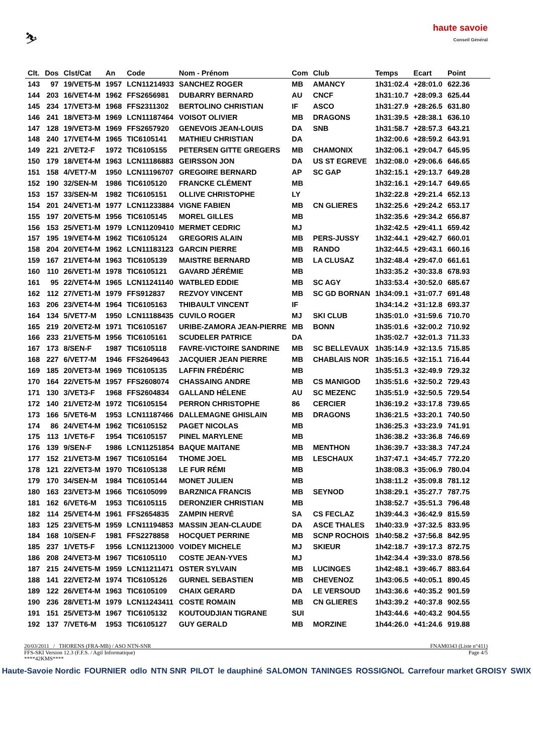⛷
haute savoie
Conseil Général
| Clt. | Dos | Clst/Cat | An | Code | Nom - Prénom | Com | Club | Temps | Ecart | Point |
| --- | --- | --- | --- | --- | --- | --- | --- | --- | --- | --- |
| 143 | 97 | 19/VET5-M | 1957 | LCN11214933 | SANCHEZ ROGER | MB | AMANCY | 1h31:02.4 | +28:01.0 | 622.36 |
| 144 | 203 | 16/VET4-M | 1962 | FFS2656981 | DUBARRY BERNARD | AU | CNCF | 1h31:10.7 | +28:09.3 | 625.44 |
| 145 | 234 | 17/VET3-M | 1968 | FFS2311302 | BERTOLINO CHRISTIAN | IF | ASCO | 1h31:27.9 | +28:26.5 | 631.80 |
| 146 | 241 | 18/VET3-M | 1969 | LCN11187464 | VOISOT OLIVIER | MB | DRAGONS | 1h31:39.5 | +28:38.1 | 636.10 |
| 147 | 128 | 19/VET3-M | 1969 | FFS2657920 | GENEVOIS JEAN-LOUIS | DA | SNB | 1h31:58.7 | +28:57.3 | 643.21 |
| 148 | 240 | 17/VET4-M | 1965 | TIC6105141 | MATHIEU CHRISTIAN | DA | | 1h32:00.6 | +28:59.2 | 643.91 |
| 149 | 221 | 2/VET2-F | 1972 | TIC6105155 | PETERSEN GITTE GREGERS | MB | CHAMONIX | 1h32:06.1 | +29:04.7 | 645.95 |
| 150 | 179 | 18/VET4-M | 1963 | LCN11186883 | GEIRSSON JON | DA | US ST EGREVE | 1h32:08.0 | +29:06.6 | 646.65 |
| 151 | 158 | 4/VET7-M | 1950 | LCN11196707 | GREGOIRE BERNARD | AP | SC GAP | 1h32:15.1 | +29:13.7 | 649.28 |
| 152 | 190 | 32/SEN-M | 1986 | TIC6105120 | FRANCKE CLÉMENT | MB | | 1h32:16.1 | +29:14.7 | 649.65 |
| 153 | 157 | 33/SEN-M | 1982 | TIC6105151 | OLLIVE CHRISTOPHE | LY | | 1h32:22.8 | +29:21.4 | 652.13 |
| 154 | 201 | 24/VET1-M | 1977 | LCN11233884 | VIGNE FABIEN | MB | CN GLIERES | 1h32:25.6 | +29:24.2 | 653.17 |
| 155 | 197 | 20/VET5-M | 1956 | TIC6105145 | MOREL GILLES | MB | | 1h32:35.6 | +29:34.2 | 656.87 |
| 156 | 153 | 25/VET1-M | 1979 | LCN11209410 | MERMET CEDRIC | MJ | | 1h32:42.5 | +29:41.1 | 659.42 |
| 157 | 195 | 19/VET4-M | 1962 | TIC6105124 | GREGORIS ALAIN | MB | PERS-JUSSY | 1h32:44.1 | +29:42.7 | 660.01 |
| 158 | 204 | 20/VET4-M | 1962 | LCN11183123 | GARCIN PIERRE | MB | RANDO | 1h32:44.5 | +29:43.1 | 660.16 |
| 159 | 167 | 21/VET4-M | 1963 | TIC6105139 | MAISTRE BERNARD | MB | LA CLUSAZ | 1h32:48.4 | +29:47.0 | 661.61 |
| 160 | 110 | 26/VET1-M | 1978 | TIC6105121 | GAVARD JÉRÉMIE | MB | | 1h33:35.2 | +30:33.8 | 678.93 |
| 161 | 95 | 22/VET4-M | 1965 | LCN11241140 | WATBLED EDDIE | MB | SC AGY | 1h33:53.4 | +30:52.0 | 685.67 |
| 162 | 112 | 27/VET1-M | 1979 | FFS912837 | REZVOY VINCENT | MB | SC GD BORNAN | 1h34:09.1 | +31:07.7 | 691.48 |
| 163 | 206 | 23/VET4-M | 1964 | TIC6105163 | THIBAULT VINCENT | IF | | 1h34:14.2 | +31:12.8 | 693.37 |
| 164 | 134 | 5/VET7-M | 1950 | LCN11188435 | CUVILO ROGER | MJ | SKI CLUB | 1h35:01.0 | +31:59.6 | 710.70 |
| 165 | 219 | 20/VET2-M | 1971 | TIC6105167 | URIBE-ZAMORA JEAN-PIERRE | MB | BONN | 1h35:01.6 | +32:00.2 | 710.92 |
| 166 | 233 | 21/VET5-M | 1956 | TIC6105161 | SCUDELER PATRICE | DA | | 1h35:02.7 | +32:01.3 | 711.33 |
| 167 | 173 | 8/SEN-F | 1987 | TIC6105118 | FAVRE-VICTOIRE SANDRINE | MB | SC BELLEVAUX | 1h35:14.9 | +32:13.5 | 715.85 |
| 168 | 227 | 6/VET7-M | 1946 | FFS2649643 | JACQUIER JEAN PIERRE | MB | CHABLAIS NOR | 1h35:16.5 | +32:15.1 | 716.44 |
| 169 | 185 | 20/VET3-M | 1969 | TIC6105135 | LAFFIN FRÉDÉRIC | MB | | 1h35:51.3 | +32:49.9 | 729.32 |
| 170 | 164 | 22/VET5-M | 1957 | FFS2608074 | CHASSAING ANDRE | MB | CS MANIGOD | 1h35:51.6 | +32:50.2 | 729.43 |
| 171 | 130 | 3/VET3-F | 1968 | FFS2604834 | GALLAND HÉLENE | AU | SC MEZENC | 1h35:51.9 | +32:50.5 | 729.54 |
| 172 | 140 | 21/VET2-M | 1972 | TIC6105154 | PERRON CHRISTOPHE | 86 | CERCIER | 1h36:19.2 | +33:17.8 | 739.65 |
| 173 | 166 | 5/VET6-M | 1953 | LCN11187466 | DALLEMAGNE GHISLAIN | MB | DRAGONS | 1h36:21.5 | +33:20.1 | 740.50 |
| 174 | 86 | 24/VET4-M | 1962 | TIC6105152 | PAGET NICOLAS | MB | | 1h36:25.3 | +33:23.9 | 741.91 |
| 175 | 113 | 1/VET6-F | 1954 | TIC6105157 | PINEL MARYLENE | MB | | 1h36:38.2 | +33:36.8 | 746.69 |
| 176 | 139 | 9/SEN-F | 1986 | LCN11251854 | BAQUE MAITANE | MB | MENTHON | 1h36:39.7 | +33:38.3 | 747.24 |
| 177 | 152 | 21/VET3-M | 1967 | TIC6105164 | THOME JOEL | MB | LESCHAUX | 1h37:47.1 | +34:45.7 | 772.20 |
| 178 | 121 | 22/VET3-M | 1970 | TIC6105138 | LE FUR RÉMI | MB | | 1h38:08.3 | +35:06.9 | 780.04 |
| 179 | 170 | 34/SEN-M | 1984 | TIC6105144 | MONET JULIEN | MB | | 1h38:11.2 | +35:09.8 | 781.12 |
| 180 | 163 | 23/VET3-M | 1966 | TIC6105099 | BARZNICA FRANCIS | MB | SEYNOD | 1h38:29.1 | +35:27.7 | 787.75 |
| 181 | 162 | 6/VET6-M | 1953 | TIC6105115 | DERONZIER CHRISTIAN | MB | | 1h38:52.7 | +35:51.3 | 796.48 |
| 182 | 114 | 25/VET4-M | 1961 | FFS2654835 | ZAMPIN HERVÉ | SA | CS FECLAZ | 1h39:44.3 | +36:42.9 | 815.59 |
| 183 | 125 | 23/VET5-M | 1959 | LCN11194853 | MASSIN JEAN-CLAUDE | DA | ASCE THALES | 1h40:33.9 | +37:32.5 | 833.95 |
| 184 | 168 | 10/SEN-F | 1981 | FFS2278858 | HOCQUET PERRINE | MB | SCNP ROCHOIS | 1h40:58.2 | +37:56.8 | 842.95 |
| 185 | 237 | 1/VET5-F | 1956 | LCN11213000 | VOIDEY MICHELE | MJ | SKIEUR | 1h42:18.7 | +39:17.3 | 872.75 |
| 186 | 208 | 24/VET3-M | 1967 | TIC6105110 | COSTE JEAN-YVES | MJ | | 1h42:34.4 | +39:33.0 | 878.56 |
| 187 | 215 | 24/VET5-M | 1959 | LCN11211471 | OSTER SYLVAIN | MB | LUCINGES | 1h42:48.1 | +39:46.7 | 883.64 |
| 188 | 141 | 22/VET2-M | 1974 | TIC6105126 | GURNEL SEBASTIEN | MB | CHEVENOZ | 1h43:06.5 | +40:05.1 | 890.45 |
| 189 | 122 | 26/VET4-M | 1963 | TIC6105109 | CHAIX GERARD | DA | LE VERSOUD | 1h43:36.6 | +40:35.2 | 901.59 |
| 190 | 236 | 28/VET1-M | 1979 | LCN11243411 | COSTE ROMAIN | MB | CN GLIERES | 1h43:39.2 | +40:37.8 | 902.55 |
| 191 | 151 | 25/VET3-M | 1967 | TIC6105132 | KOUTOUDJIAN TIGRANE | SUI | | 1h43:44.6 | +40:43.2 | 904.55 |
| 192 | 137 | 7/VET6-M | 1953 | TIC6105127 | GUY GERALD | MB | MORZINE | 1h44:26.0 | +41:24.6 | 919.88 |
20/03/2011 / THORENS (FRA-MB) / ASO NTN-SNR FNAM0343 (Liste n°411)
FFS-SKI Version 12.3 (F.F.S. / Agil Informatique) Page 4/5
****42KMS****
Haute-Savoie Nordic FOURNIER odlo NTN SNR PILOT le dauphiné SALOMON TANINGES ROSSIGNOL Carrefour market GROISY SWIX